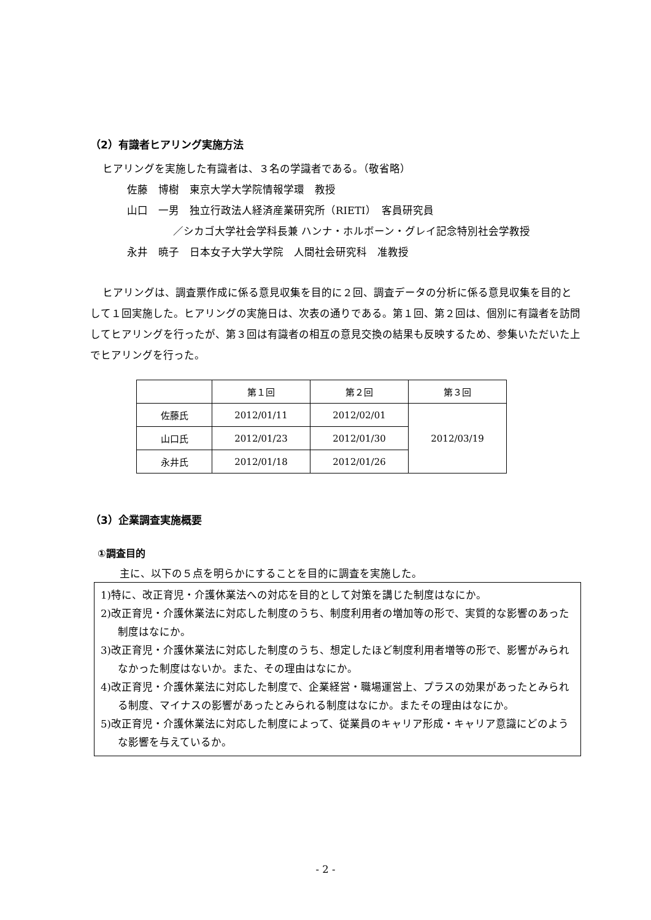（2）有識者ヒアリング実施方法
ヒアリングを実施した有識者は、３名の学識者である。（敬省略）
佐藤　博樹　東京大学大学院情報学環　教授
山口　一男　独立行政法人経済産業研究所（RIETI）　客員研究員
／シカゴ大学社会学科長兼 ハンナ・ホルボーン・グレイ記念特別社会学教授
永井　暁子　日本女子大学大学院　人間社会研究科　准教授
ヒアリングは、調査票作成に係る意見収集を目的に２回、調査データの分析に係る意見収集を目的として１回実施した。ヒアリングの実施日は、次表の通りである。第１回、第２回は、個別に有識者を訪問してヒアリングを行ったが、第３回は有識者の相互の意見交換の結果も反映するため、参集いただいた上でヒアリングを行った。
| | 第１回 | 第２回 | 第３回 |
| 佐藤氏 | 2012/01/11 | 2012/02/01 | 2012/03/19 |
| 山口氏 | 2012/01/23 | 2012/01/30 | |
| 永井氏 | 2012/01/18 | 2012/01/26 | |
（3）企業調査実施概要
①調査目的
主に、以下の５点を明らかにすることを目的に調査を実施した。
1)特に、改正育児・介護休業法への対応を目的として対策を講じた制度はなにか。
2)改正育児・介護休業法に対応した制度のうち、制度利用者の増加等の形で、実質的な影響のあった制度はなにか。
3)改正育児・介護休業法に対応した制度のうち、想定したほど制度利用者増等の形で、影響がみられなかった制度はないか。また、その理由はなにか。
4)改正育児・介護休業法に対応した制度で、企業経営・職場運営上、プラスの効果があったとみられる制度、マイナスの影響があったとみられる制度はなにか。またその理由はなにか。
5)改正育児・介護休業法に対応した制度によって、従業員のキャリア形成・キャリア意識にどのような影響を与えているか。
- 2 -